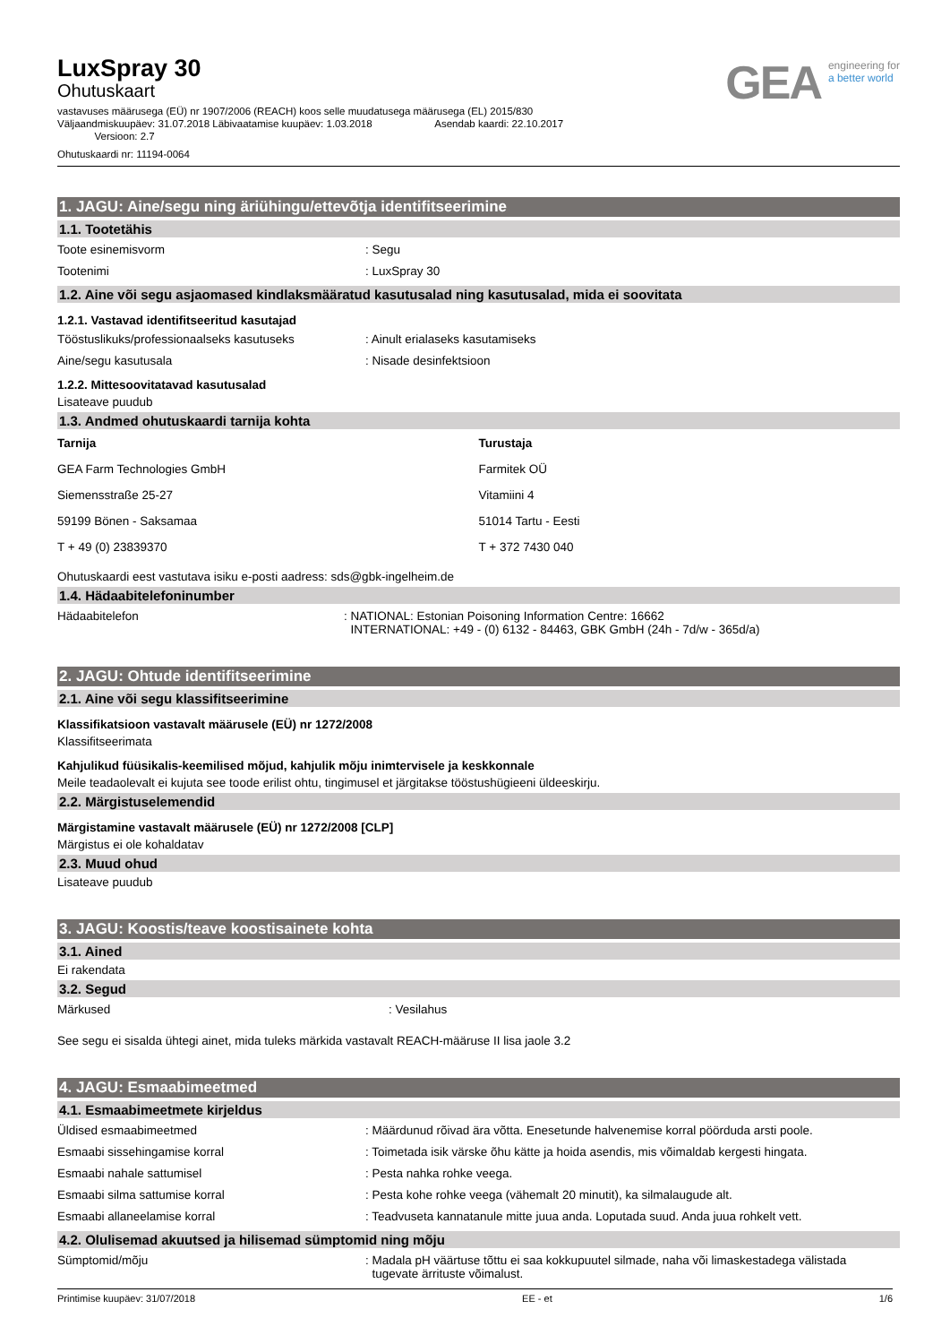LuxSpray 30
Ohutuskaart
vastavuses määrusega (EÜ) nr 1907/2006 (REACH) koos selle muudatusega määrusega (EL) 2015/830
Väljaandmiskuupäev: 31.07.2018 Läbivaatamise kuupäev: 1.03.2018 Asendab kaardi: 22.10.2017
Versioon: 2.7
Ohutuskaardi nr: 11194-0064
GEA engineering for
a better world
1. JAGU: Aine/segu ning äriühingu/ettevõtja identifitseerimine
1.1. Tootetähis
Toote esinemisvorm : Segu
Tootenimi : LuxSpray 30
1.2. Aine või segu asjaomased kindlaksmääratud kasutusalad ning kasutusalad, mida ei soovitata
1.2.1. Vastavad identifitseeritud kasutajad
Tööstuslikuks/professionaalseks kasutuseks : Ainult erialaseks kasutamiseks
Aine/segu kasutusala : Nisade desinfektsioon
1.2.2. Mittesoovitatavad kasutusalad
Lisateave puudub
1.3. Andmed ohutuskaardi tarnija kohta
Tarnija
GEA Farm Technologies GmbH
Siemensstraße 25-27
59199 Bönen - Saksamaa
T + 49 (0) 23839370
Turustaja
Farmitek OÜ
Vitamiini 4
51014 Tartu - Eesti
T + 372 7430 040
Ohutuskaardi eest vastutava isiku e-posti aadress: sds@gbk-ingelheim.de
1.4. Hädaabitelefoninumber
Hädaabitelefon : NATIONAL: Estonian Poisoning Information Centre: 16662
INTERNATIONAL: +49 - (0) 6132 - 84463, GBK GmbH (24h - 7d/w - 365d/a)
2. JAGU: Ohtude identifitseerimine
2.1. Aine või segu klassifitseerimine
Klassifikatsioon vastavalt määrusele (EÜ) nr 1272/2008
Klassifitseerimata
Kahjulikud füüsikalis-keemilised mõjud, kahjulik mõju inimtervisele ja keskkonnale
Meile teadaolevalt ei kujuta see toode erilist ohtu, tingimusel et järgitakse tööstushügieeni üldeeskirju.
2.2. Märgistuselemendid
Märgistamine vastavalt määrusele (EÜ) nr 1272/2008 [CLP]
Märgistus ei ole kohaldatav
2.3. Muud ohud
Lisateave puudub
3. JAGU: Koostis/teave koostisainete kohta
3.1. Ained
Ei rakendata
3.2. Segud
Märkused : Vesilahus
See segu ei sisalda ühtegi ainet, mida tuleks märkida vastavalt REACH-määruse II lisa jaole 3.2
4. JAGU: Esmaabimeetmed
4.1. Esmaabimeetmete kirjeldus
Üldised esmaabimeetmed : Määrdunud rõivad ära võtta. Enesetunde halvenemise korral pöörduda arsti poole.
Esmaabi sissehingamise korral : Toimetada isik värske õhu kätte ja hoida asendis, mis võimaldab kergesti hingata.
Esmaabi nahale sattumisel : Pesta nahka rohke veega.
Esmaabi silma sattumise korral : Pesta kohe rohke veega (vähemalt 20 minutit), ka silmalaugude alt.
Esmaabi allaneelamise korral : Teadvuseta kannatanule mitte juua anda. Loputada suud. Anda juua rohkelt vett.
4.2. Olulisemad akuutsed ja hilisemad sümptomid ning mõju
Sümptomid/mõju : Madala pH väärtuse tõttu ei saa kokkupuutel silmade, naha või limaskestadega välistada
tugevate ärrituste võimalust.
Printimise kuupäev: 31/07/2018 EE - et 1/6